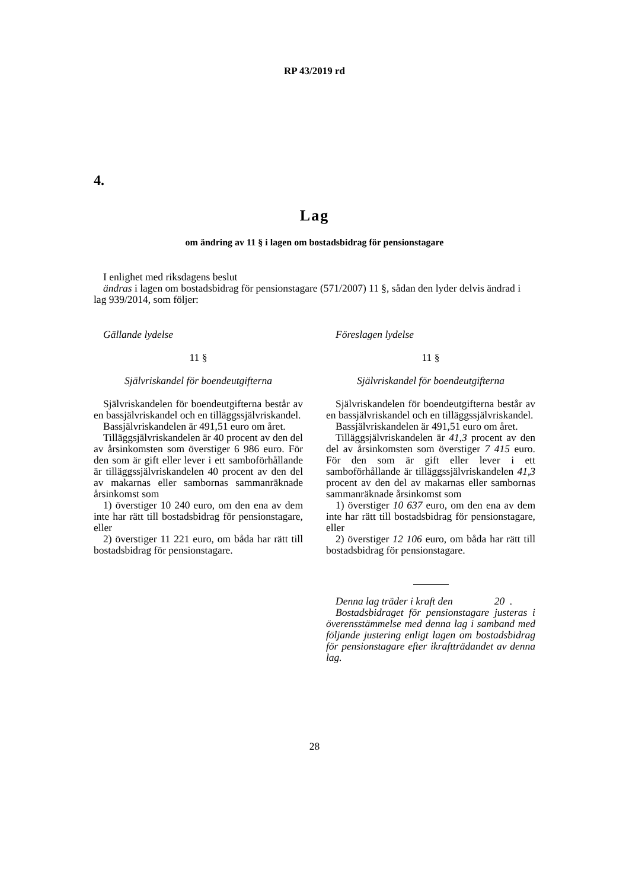RP 43/2019 rd
4.
Lag
om ändring av 11 § i lagen om bostadsbidrag för pensionstagare
I enlighet med riksdagens beslut
ändras i lagen om bostadsbidrag för pensionstagare (571/2007) 11 §, sådan den lyder delvis ändrad i lag 939/2014, som följer:
Gällande lydelse
11 §
Självriskandel för boendeutgifterna
Självriskandelen för boendeutgifterna består av en bassjälvriskandel och en tilläggssjälvriskandel.
Bassjälvriskandelen är 491,51 euro om året.
Tilläggsjälvriskandelen är 40 procent av den del av årsinkomsten som överstiger 6 986 euro. För den som är gift eller lever i ett samboförhållande är tilläggssjälvriskandelen 40 procent av den del av makarnas eller sambornas sammanräknade årsinkomst som
1) överstiger 10 240 euro, om den ena av dem inte har rätt till bostadsbidrag för pensionstagare, eller
2) överstiger 11 221 euro, om båda har rätt till bostadsbidrag för pensionstagare.
Föreslagen lydelse
11 §
Självriskandel för boendeutgifterna
Självriskandelen för boendeutgifterna består av en bassjälvriskandel och en tilläggssjälvriskandel.
Bassjälvriskandelen är 491,51 euro om året.
Tilläggsjälvriskandelen är 41,3 procent av den del av årsinkomsten som överstiger 7 415 euro. För den som är gift eller lever i ett samboförhållande är tilläggssjälvriskandelen 41,3 procent av den del av makarnas eller sambornas sammanräknade årsinkomst som
1) överstiger 10 637 euro, om den ena av dem inte har rätt till bostadsbidrag för pensionstagare, eller
2) överstiger 12 106 euro, om båda har rätt till bostadsbidrag för pensionstagare.
Denna lag träder i kraft den 20 .
Bostadsbidraget för pensionstagare justeras i överensstämmelse med denna lag i samband med följande justering enligt lagen om bostadsbidrag för pensionstagare efter ikraftträdandet av denna lag.
28